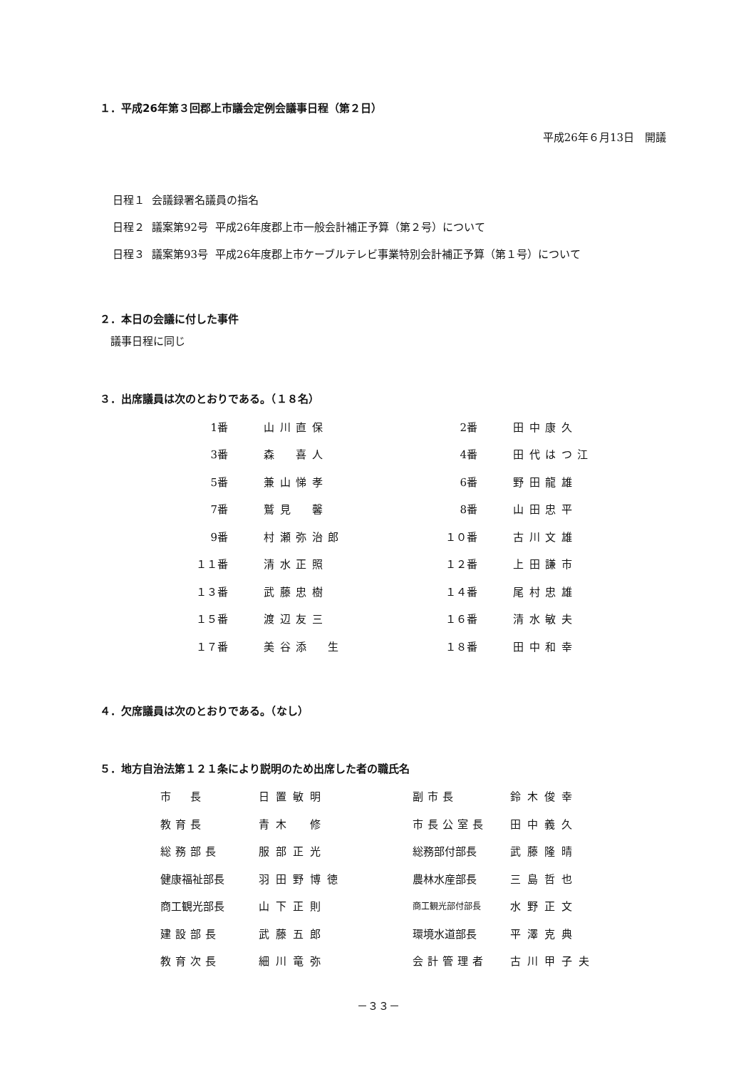１．平成26年第３回郡上市議会定例会議事日程（第２日）
平成26年６月13日　開議
| 日程１ | 会議録署名議員の指名 | |
| 日程２ | 議案第92号 | 平成26年度郡上市一般会計補正予算（第２号）について |
| 日程３ | 議案第93号 | 平成26年度郡上市ケーブルテレビ事業特別会計補正予算（第１号）について |
２．本日の会議に付した事件
議事日程に同じ
３．出席議員は次のとおりである。（１８名）
| 1番 | 山川直保 | 2番 | 田中康久 |
| 3番 | 森 喜人 | 4番 | 田代はつ江 |
| 5番 | 兼山悌孝 | 6番 | 野田龍雄 |
| 7番 | 鷲見 馨 | 8番 | 山田忠平 |
| 9番 | 村瀬弥治郎 | １０番 | 古川文雄 |
| １１番 | 清水正照 | １２番 | 上田謙市 |
| １３番 | 武藤忠樹 | １４番 | 尾村忠雄 |
| １５番 | 渡辺友三 | １６番 | 清水敏夫 |
| １７番 | 美谷添 生 | １８番 | 田中和幸 |
４．欠席議員は次のとおりである。（なし）
５．地方自治法第１２１条により説明のため出席した者の職氏名
| 市 長 | 日置敏明 | 副市長 | 鈴木俊幸 |
| 教育長 | 青木 修 | 市長公室長 | 田中義久 |
| 総務部長 | 服部正光 | 総務部付部長 | 武藤隆晴 |
| 健康福祉部長 | 羽田野博徳 | 農林水産部長 | 三島哲也 |
| 商工観光部長 | 山下正則 | 商工観光部付部長 | 水野正文 |
| 建設部長 | 武藤五郎 | 環境水道部長 | 平澤克典 |
| 教育次長 | 細川竜弥 | 会計管理者 | 古川甲子夫 |
－３３－